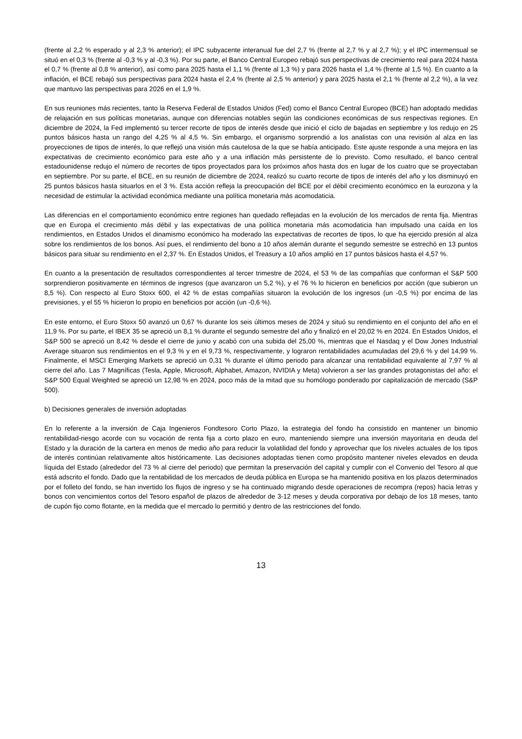(frente al 2,2 % esperado y al 2,3 % anterior); el IPC subyacente interanual fue del 2,7 % (frente al 2,7 % y al 2,7 %); y el IPC intermensual se situó en el 0,3 % (frente al -0,3 % y al -0,3 %). Por su parte, el Banco Central Europeo rebajó sus perspectivas de crecimiento real para 2024 hasta el 0,7 % (frente al 0,8 % anterior), así como para 2025 hasta el 1,1 % (frente al 1,3 %) y para 2026 hasta el 1,4 % (frente al 1,5 %). En cuanto a la inflación, el BCE rebajó sus perspectivas para 2024 hasta el 2,4 % (frente al 2,5 % anterior) y para 2025 hasta el 2,1 % (frente al 2,2 %), a la vez que mantuvo las perspectivas para 2026 en el 1,9 %.
En sus reuniones más recientes, tanto la Reserva Federal de Estados Unidos (Fed) como el Banco Central Europeo (BCE) han adoptado medidas de relajación en sus políticas monetarias, aunque con diferencias notables según las condiciones económicas de sus respectivas regiones. En diciembre de 2024, la Fed implementó su tercer recorte de tipos de interés desde que inició el ciclo de bajadas en septiembre y los redujo en 25 puntos básicos hasta un rango del 4,25 % al 4,5 %. Sin embargo, el organismo sorprendió a los analistas con una revisión al alza en las proyecciones de tipos de interés, lo que reflejó una visión más cautelosa de la que se había anticipado. Este ajuste responde a una mejora en las expectativas de crecimiento económico para este año y a una inflación más persistente de lo previsto. Como resultado, el banco central estadounidense redujo el número de recortes de tipos proyectados para los próximos años hasta dos en lugar de los cuatro que se proyectaban en septiembre. Por su parte, el BCE, en su reunión de diciembre de 2024, realizó su cuarto recorte de tipos de interés del año y los disminuyó en 25 puntos básicos hasta situarlos en el 3 %. Esta acción refleja la preocupación del BCE por el débil crecimiento económico en la eurozona y la necesidad de estimular la actividad económica mediante una política monetaria más acomodaticia.
Las diferencias en el comportamiento económico entre regiones han quedado reflejadas en la evolución de los mercados de renta fija. Mientras que en Europa el crecimiento más débil y las expectativas de una política monetaria más acomodaticia han impulsado una caída en los rendimientos, en Estados Unidos el dinamismo económico ha moderado las expectativas de recortes de tipos, lo que ha ejercido presión al alza sobre los rendimientos de los bonos. Así pues, el rendimiento del bono a 10 años alemán durante el segundo semestre se estrechó en 13 puntos básicos para situar su rendimiento en el 2,37 %. En Estados Unidos, el Treasury a 10 años amplió en 17 puntos básicos hasta el 4,57 %.
En cuanto a la presentación de resultados correspondientes al tercer trimestre de 2024, el 53 % de las compañías que conforman el S&P 500 sorprendieron positivamente en términos de ingresos (que avanzaron un 5,2 %), y el 76 % lo hicieron en beneficios por acción (que subieron un 8,5 %). Con respecto al Euro Stoxx 600, el 42 % de estas compañías situaron la evolución de los ingresos (un -0,5 %) por encima de las previsiones, y el 55 % hicieron lo propio en beneficios por acción (un -0,6 %).
En este entorno, el Euro Stoxx 50 avanzó un 0,67 % durante los seis últimos meses de 2024 y situó su rendimiento en el conjunto del año en el 11,9 %. Por su parte, el IBEX 35 se apreció un 8,1 % durante el segundo semestre del año y finalizó en el 20,02 % en 2024. En Estados Unidos, el S&P 500 se apreció un 8,42 % desde el cierre de junio y acabó con una subida del 25,00 %, mientras que el Nasdaq y el Dow Jones Industrial Average situaron sus rendimientos en el 9,3 % y en el 9,73 %, respectivamente, y lograron rentabilidades acumuladas del 29,6 % y del 14,99 %. Finalmente, el MSCI Emerging Markets se apreció un 0,31 % durante el último periodo para alcanzar una rentabilidad equivalente al 7,97 % al cierre del año. Las 7 Magníficas (Tesla, Apple, Microsoft, Alphabet, Amazon, NVIDIA y Meta) volvieron a ser las grandes protagonistas del año: el S&P 500 Equal Weighted se apreció un 12,98 % en 2024, poco más de la mitad que su homólogo ponderado por capitalización de mercado (S&P 500).
b) Decisiones generales de inversión adoptadas
En lo referente a la inversión de Caja Ingenieros Fondtesoro Corto Plazo, la estrategia del fondo ha consistido en mantener un binomio rentabilidad-riesgo acorde con su vocación de renta fija a corto plazo en euro, manteniendo siempre una inversión mayoritaria en deuda del Estado y la duración de la cartera en menos de medio año para reducir la volatilidad del fondo y aprovechar que los niveles actuales de los tipos de interés continúan relativamente altos históricamente. Las decisiones adoptadas tienen como propósito mantener niveles elevados en deuda líquida del Estado (alrededor del 73 % al cierre del periodo) que permitan la preservación del capital y cumplir con el Convenio del Tesoro al que está adscrito el fondo. Dado que la rentabilidad de los mercados de deuda pública en Europa se ha mantenido positiva en los plazos determinados por el folleto del fondo, se han invertido los flujos de ingreso y se ha continuado migrando desde operaciones de recompra (repos) hacia letras y bonos con vencimientos cortos del Tesoro español de plazos de alrededor de 3-12 meses y deuda corporativa por debajo de los 18 meses, tanto de cupón fijo como flotante, en la medida que el mercado lo permitió y dentro de las restricciones del fondo.
13